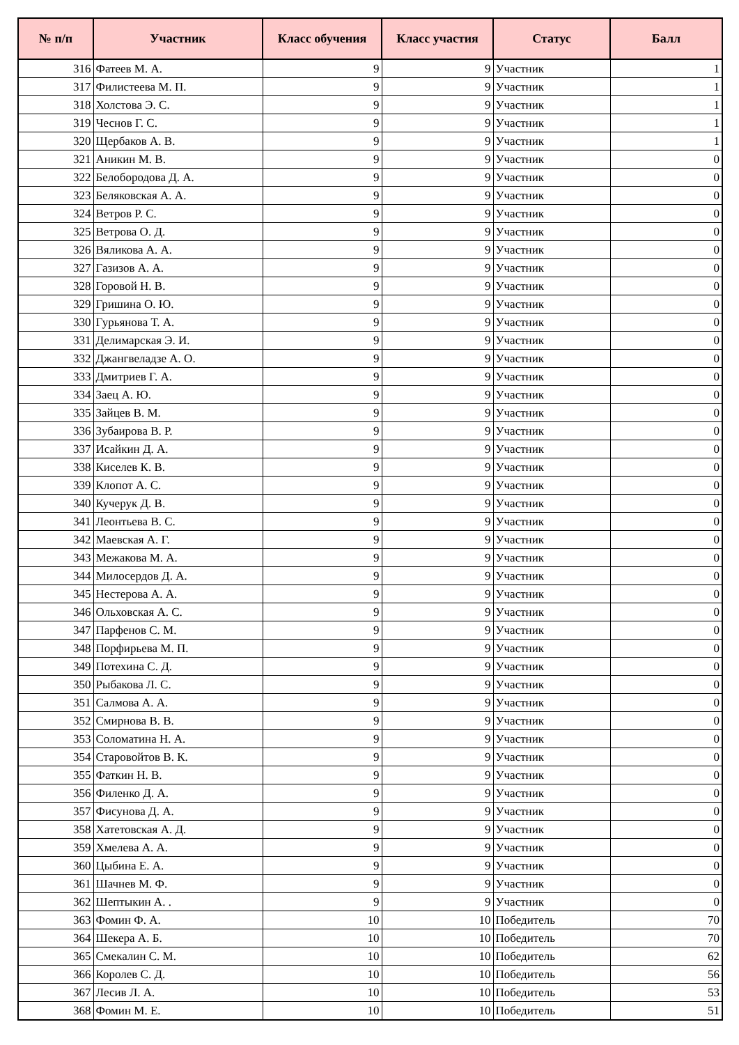| № п/п | Участник | Класс обучения | Класс участия | Статус | Балл |
| --- | --- | --- | --- | --- | --- |
| 316 | Фатеев М. А. | 9 | 9 | Участник | 1 |
| 317 | Филистеева М. П. | 9 | 9 | Участник | 1 |
| 318 | Холстова Э. С. | 9 | 9 | Участник | 1 |
| 319 | Чеснов Г. С. | 9 | 9 | Участник | 1 |
| 320 | Щербаков А. В. | 9 | 9 | Участник | 1 |
| 321 | Аникин М. В. | 9 | 9 | Участник | 0 |
| 322 | Белобородова Д. А. | 9 | 9 | Участник | 0 |
| 323 | Беляковская А. А. | 9 | 9 | Участник | 0 |
| 324 | Ветров Р. С. | 9 | 9 | Участник | 0 |
| 325 | Ветрова О. Д. | 9 | 9 | Участник | 0 |
| 326 | Вяликова А. А. | 9 | 9 | Участник | 0 |
| 327 | Газизов А. А. | 9 | 9 | Участник | 0 |
| 328 | Горовой Н. В. | 9 | 9 | Участник | 0 |
| 329 | Гришина О. Ю. | 9 | 9 | Участник | 0 |
| 330 | Гурьянова Т. А. | 9 | 9 | Участник | 0 |
| 331 | Делимарская Э. И. | 9 | 9 | Участник | 0 |
| 332 | Джангвеладзе А. О. | 9 | 9 | Участник | 0 |
| 333 | Дмитриев Г. А. | 9 | 9 | Участник | 0 |
| 334 | Заец А. Ю. | 9 | 9 | Участник | 0 |
| 335 | Зайцев В. М. | 9 | 9 | Участник | 0 |
| 336 | Зубаирова В. Р. | 9 | 9 | Участник | 0 |
| 337 | Исайкин Д. А. | 9 | 9 | Участник | 0 |
| 338 | Киселев К. В. | 9 | 9 | Участник | 0 |
| 339 | Клопот А. С. | 9 | 9 | Участник | 0 |
| 340 | Кучерук Д. В. | 9 | 9 | Участник | 0 |
| 341 | Леонтьева В. С. | 9 | 9 | Участник | 0 |
| 342 | Маевская А. Г. | 9 | 9 | Участник | 0 |
| 343 | Межакова М. А. | 9 | 9 | Участник | 0 |
| 344 | Милосердов Д. А. | 9 | 9 | Участник | 0 |
| 345 | Нестерова А. А. | 9 | 9 | Участник | 0 |
| 346 | Ольховская А. С. | 9 | 9 | Участник | 0 |
| 347 | Парфенов С. М. | 9 | 9 | Участник | 0 |
| 348 | Порфирьева М. П. | 9 | 9 | Участник | 0 |
| 349 | Потехина С. Д. | 9 | 9 | Участник | 0 |
| 350 | Рыбакова Л. С. | 9 | 9 | Участник | 0 |
| 351 | Салмова А. А. | 9 | 9 | Участник | 0 |
| 352 | Смирнова В. В. | 9 | 9 | Участник | 0 |
| 353 | Соломатина Н. А. | 9 | 9 | Участник | 0 |
| 354 | Старовойтов В. К. | 9 | 9 | Участник | 0 |
| 355 | Фаткин Н. В. | 9 | 9 | Участник | 0 |
| 356 | Филенко Д. А. | 9 | 9 | Участник | 0 |
| 357 | Фисунова Д. А. | 9 | 9 | Участник | 0 |
| 358 | Хатетовская А. Д. | 9 | 9 | Участник | 0 |
| 359 | Хмелева А. А. | 9 | 9 | Участник | 0 |
| 360 | Цыбина Е. А. | 9 | 9 | Участник | 0 |
| 361 | Шачнев М. Ф. | 9 | 9 | Участник | 0 |
| 362 | Шептыкин А. . | 9 | 9 | Участник | 0 |
| 363 | Фомин Ф. А. | 10 | 10 | Победитель | 70 |
| 364 | Шекера А. Б. | 10 | 10 | Победитель | 70 |
| 365 | Смекалин С. М. | 10 | 10 | Победитель | 62 |
| 366 | Королев С. Д. | 10 | 10 | Победитель | 56 |
| 367 | Лесив Л. А. | 10 | 10 | Победитель | 53 |
| 368 | Фомин М. Е. | 10 | 10 | Победитель | 51 |